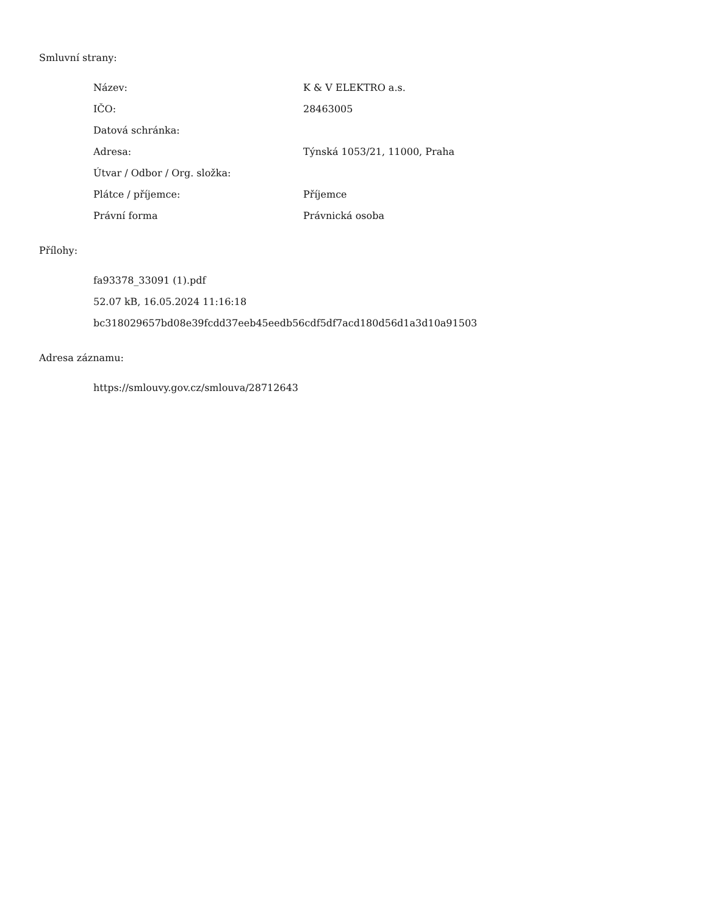Smluvní strany:
| Název: | K & V ELEKTRO a.s. |
| IČO: | 28463005 |
| Datová schránka: | |
| Adresa: | Týnská 1053/21, 11000, Praha |
| Útvar / Odbor / Org. složka: | |
| Plátce / příjemce: | Příjemce |
| Právní forma | Právnická osoba |
Přílohy:
fa93378_33091 (1).pdf
52.07 kB, 16.05.2024 11:16:18
bc318029657bd08e39fcdd37eeb45eedb56cdf5df7acd180d56d1a3d10a91503
Adresa záznamu:
https://smlouvy.gov.cz/smlouva/28712643